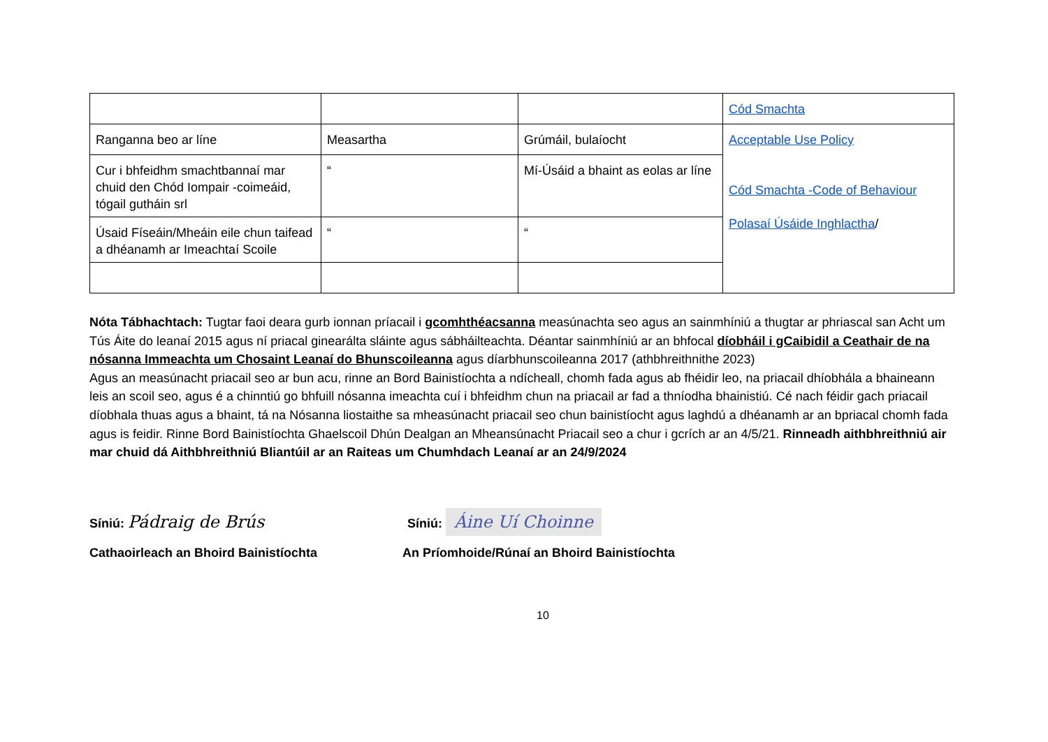| | | | Cód Smachta |
| Ranganna beo ar líne | Measartha | Grúmáil, bulaíocht | Acceptable Use Policy Cód Smachta -Code of Behaviour Polasaí Úsáide Inghlactha / |
| Cur i bhfeidhm smachtbannaí mar chuid den Chód Iompair -coimeáid, tógail gutháin srl | “ | Mí-Úsáid a bhaint as eolas ar líne | |
| Úsaid Físeáin/Mheáin eile chun taifead a dhéanamh ar Imeachtaí Scoile | “ | “ | |
Nóta Tábhachtach: Tugtar faoi deara gurb ionnan príacail i gcomhthéacsanna measúnachta seo agus an sainmhíniú a thugtar ar phriascal san Acht um Tús Áite do leanaí 2015 agus ní priacal ginearálta sláinte agus sábháilteachta. Déantar sainmhíniú ar an bhfocal díobháil i gCaibidil a Ceathair de na nósanna Immeachta um Chosaint Leanaí do Bhunscoileanna agus díarbhunscoileanna 2017 (athbhreithnithe 2023)
Agus an measúnacht priacail seo ar bun acu, rinne an Bord Bainistíochta a ndícheall, chomh fada agus ab fhéidir leo, na priacail dhíobhála a bhaineann leis an scoil seo, agus é a chinntiú go bhfuill nósanna imeachta cuí i bhfeidhm chun na priacail ar fad a thníodha bhainistiú. Cé nach féidir gach priacail díobhala thuas agus a bhaint, tá na Nósanna liostaithe sa mheasúnacht priacail seo chun bainistíocht agus laghdú a dhéanamh ar an bpriacal chomh fada agus is feidir. Rinne Bord Bainistíochta Ghaelscoil Dhún Dealgan an Mheansúnacht Priacail seo a chur i gcrích ar an 4/5/21. Rinneadh aithbhreithniú air mar chuid dá Aithbhreithniú Bliantúil ar an Raiteas um Chumhdach Leanaí ar an 24/9/2024
Síniú: Pádraig de Brús
Síniú: Áine Uí Choinne
Cathaoirleach an Bhoird Bainistíochta An Príomhoide/Rúnaí an Bhoird Bainistíochta
10